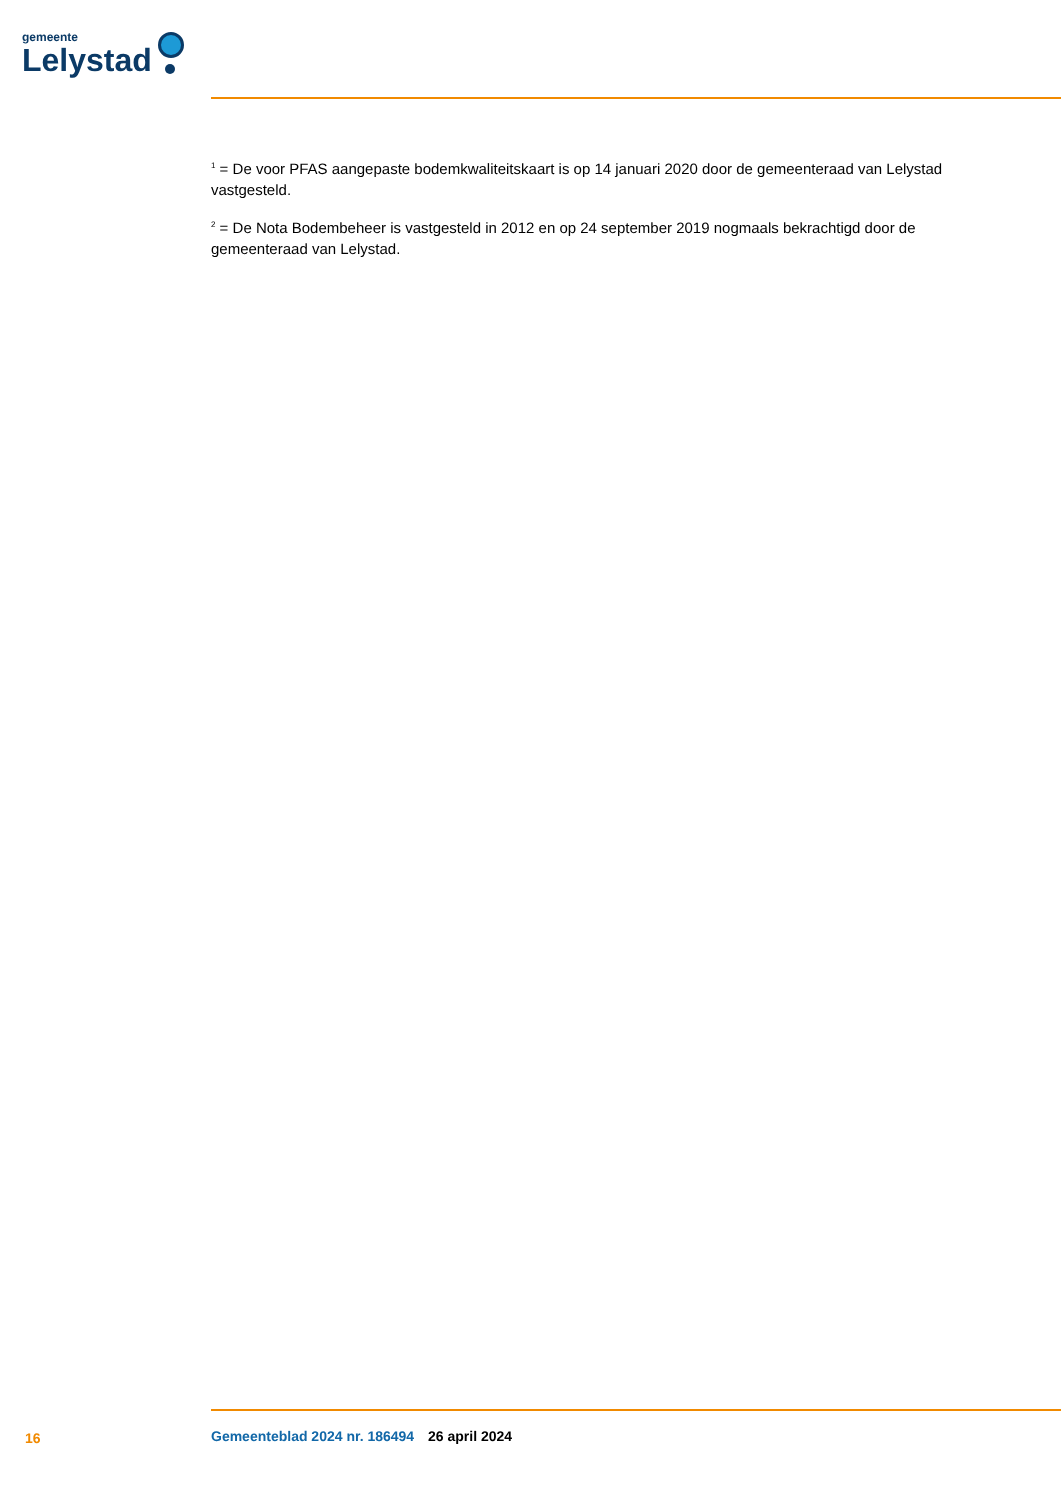gemeente
Lelystad
<sup>1</sup> = De voor PFAS aangepaste bodemkwaliteitskaart is op 14 januari 2020 door de gemeenteraad van Lelystad vastgesteld.
<sup>2</sup> = De Nota Bodembeheer is vastgesteld in 2012 en op 24 september 2019 nogmaals bekrachtigd door de gemeenteraad van Lelystad.
16 Gemeenteblad 2024 nr. 186494 26 april 2024